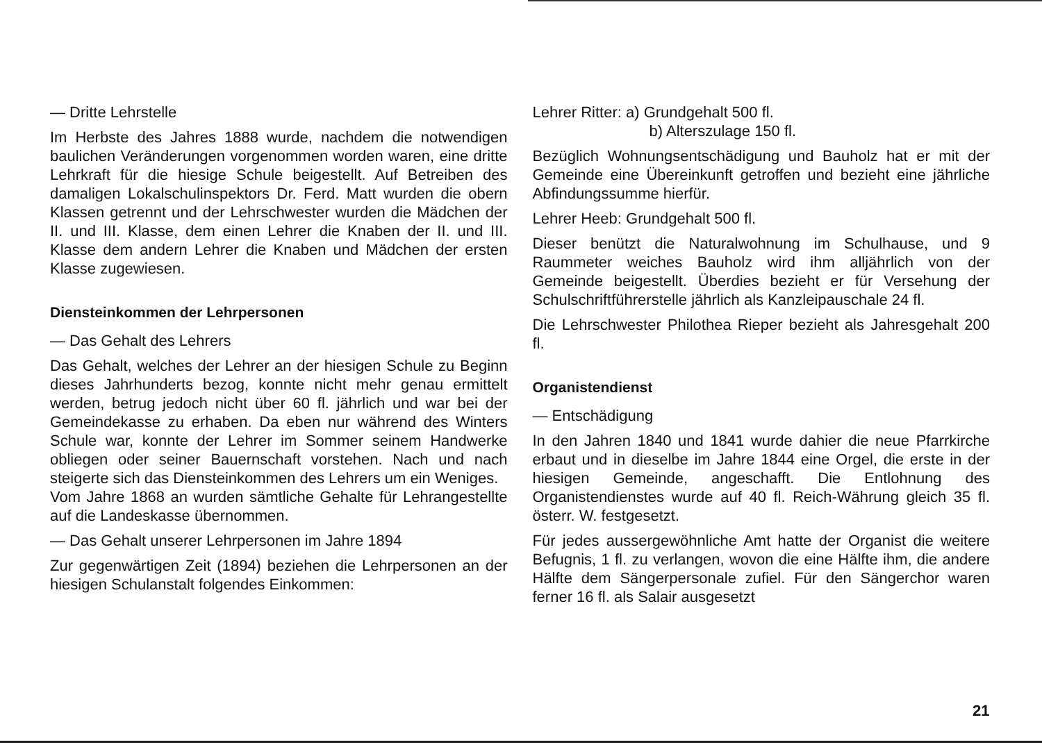— Dritte Lehrstelle
Im Herbste des Jahres 1888 wurde, nachdem die notwendigen baulichen Veränderungen vorgenommen worden waren, eine dritte Lehrkraft für die hiesige Schule beigestellt. Auf Betreiben des damaligen Lokalschulinspektors Dr. Ferd. Matt wurden die obern Klassen getrennt und der Lehrschwester wurden die Mädchen der II. und III. Klasse, dem einen Lehrer die Knaben der II. und III. Klasse dem andern Lehrer die Knaben und Mädchen der ersten Klasse zugewiesen.
Diensteinkommen der Lehrpersonen
— Das Gehalt des Lehrers
Das Gehalt, welches der Lehrer an der hiesigen Schule zu Beginn dieses Jahrhunderts bezog, konnte nicht mehr genau ermittelt werden, betrug jedoch nicht über 60 fl. jährlich und war bei der Gemeindekasse zu erhaben. Da eben nur während des Winters Schule war, konnte der Lehrer im Sommer seinem Handwerke obliegen oder seiner Bauernschaft vorstehen. Nach und nach steigerte sich das Diensteinkommen des Lehrers um ein Weniges.
Vom Jahre 1868 an wurden sämtliche Gehalte für Lehrangestellte auf die Landeskasse übernommen.
— Das Gehalt unserer Lehrpersonen im Jahre 1894
Zur gegenwärtigen Zeit (1894) beziehen die Lehrpersonen an der hiesigen Schulanstalt folgendes Einkommen:
Lehrer Ritter: a) Grundgehalt 500 fl.
b) Alterszulage 150 fl.
Bezüglich Wohnungsentschädigung und Bauholz hat er mit der Gemeinde eine Übereinkunft getroffen und bezieht eine jährliche Abfindungssumme hierfür.
Lehrer Heeb: Grundgehalt 500 fl.
Dieser benützt die Naturalwohnung im Schulhause, und 9 Raummeter weiches Bauholz wird ihm alljährlich von der Gemeinde beigestellt. Überdies bezieht er für Versehung der Schulschriftführerstelle jährlich als Kanzleipauschale 24 fl.
Die Lehrschwester Philothea Rieper bezieht als Jahresgehalt 200 fl.
Organistendienst
— Entschädigung
In den Jahren 1840 und 1841 wurde dahier die neue Pfarrkirche erbaut und in dieselbe im Jahre 1844 eine Orgel, die erste in der hiesigen Gemeinde, angeschafft. Die Entlohnung des Organistendienstes wurde auf 40 fl. Reich-Währung gleich 35 fl. österr. W. festgesetzt.
Für jedes aussergewöhnliche Amt hatte der Organist die weitere Befugnis, 1 fl. zu verlangen, wovon die eine Hälfte ihm, die andere Hälfte dem Sängerpersonale zufiel. Für den Sängerchor waren ferner 16 fl. als Salair ausgesetzt
21